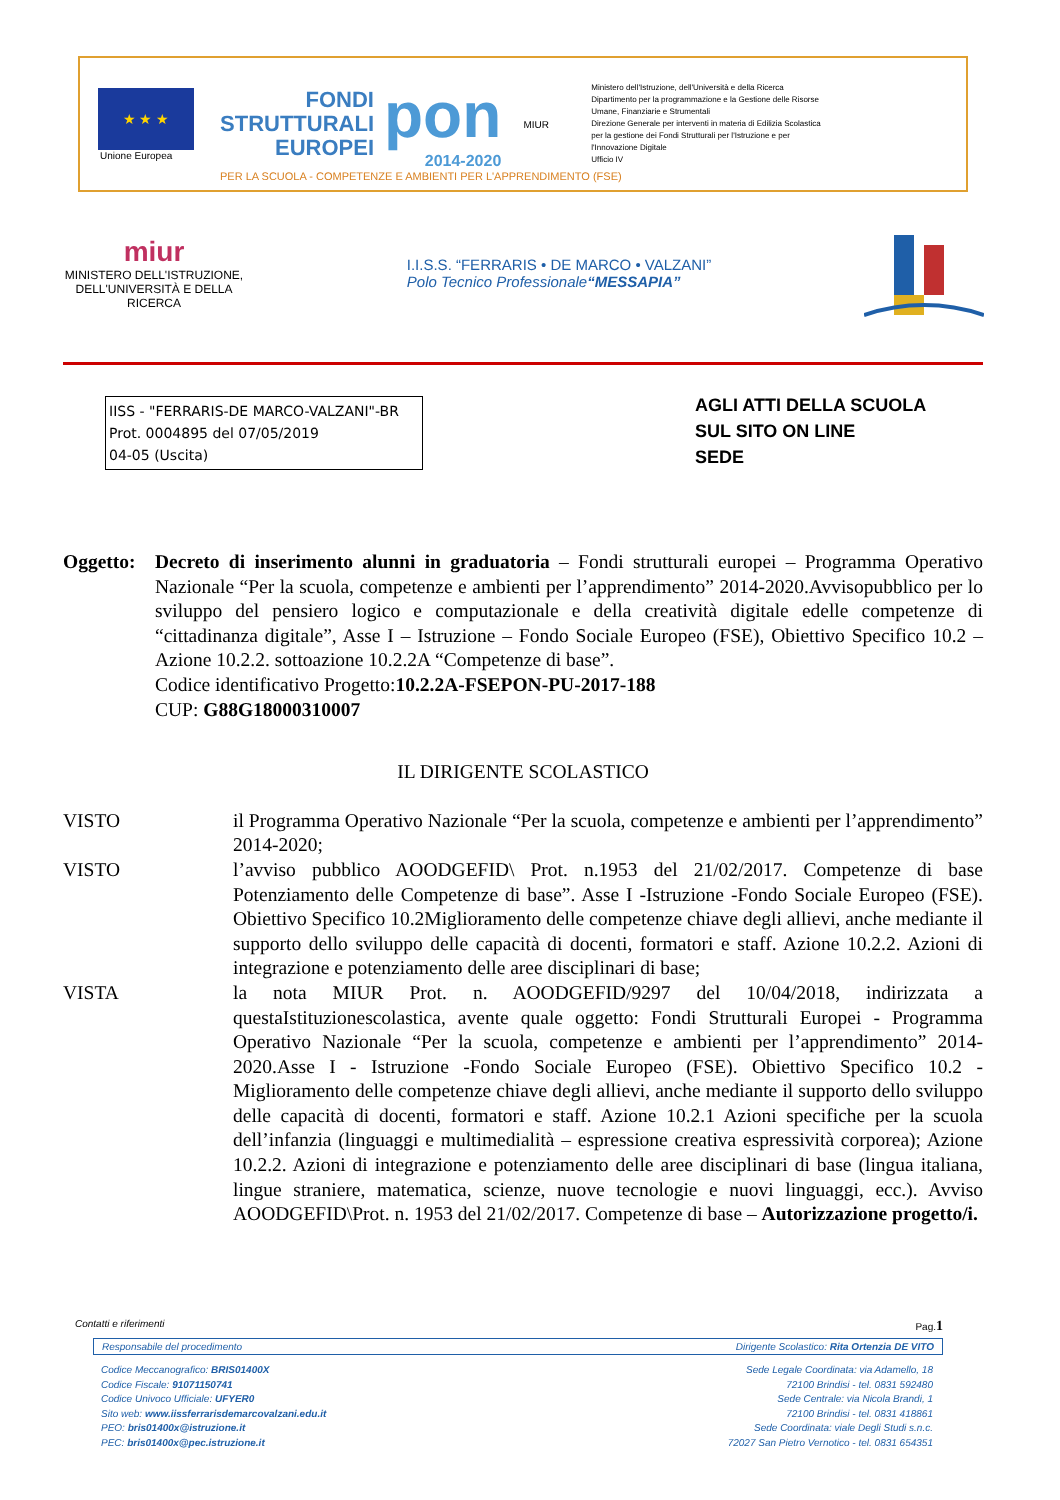★ ★ ★
Unione Europea
FONDI
STRUTTURALI
EUROPEI
pon
2014-2020
MIUR
Ministero dell'Istruzione, dell'Università e della Ricerca
Dipartimento per la programmazione e la Gestione delle Risorse Umane, Finanziarie e Strumentali
Direzione Generale per interventi in materia di Edilizia Scolastica per la gestione dei Fondi Strutturali per l'Istruzione e per l'Innovazione Digitale
Ufficio IV
PER LA SCUOLA - COMPETENZE E AMBIENTI PER L'APPRENDIMENTO (FSE)
miur
MINISTERO DELL'ISTRUZIONE,
DELL'UNIVERSITÀ E DELLA RICERCA
I.I.S.S. “FERRARIS • DE MARCO • VALZANI”
Polo Tecnico Professionale“MESSAPIA”
IISS - "FERRARIS-DE MARCO-VALZANI"-BR
Prot. 0004895 del 07/05/2019
04-05 (Uscita)
AGLI ATTI DELLA SCUOLA
SUL SITO ON LINE
SEDE
Oggetto:
Decreto di inserimento alunni in graduatoria – Fondi strutturali europei – Programma Operativo Nazionale “Per la scuola, competenze e ambienti per l’apprendimento” 2014-2020.Avvisopubblico per lo sviluppo del pensiero logico e computazionale e della creatività digitale edelle competenze di “cittadinanza digitale”, Asse I – Istruzione – Fondo Sociale Europeo (FSE), Obiettivo Specifico 10.2 – Azione 10.2.2. sottoazione 10.2.2A “Competenze di base”.
Codice identificativo Progetto:10.2.2A-FSEPON-PU-2017-188
CUP: G88G18000310007
IL DIRIGENTE SCOLASTICO
VISTO il Programma Operativo Nazionale “Per la scuola, competenze e ambienti per l’apprendimento” 2014-2020;
VISTO l’avviso pubblico AOODGEFID\ Prot. n.1953 del 21/02/2017. Competenze di base Potenziamento delle Competenze di base”. Asse I -Istruzione -Fondo Sociale Europeo (FSE). Obiettivo Specifico 10.2Miglioramento delle competenze chiave degli allievi, anche mediante il supporto dello sviluppo delle capacità di docenti, formatori e staff. Azione 10.2.2. Azioni di integrazione e potenziamento delle aree disciplinari di base;
VISTA la nota MIUR Prot. n. AOODGEFID/9297 del 10/04/2018, indirizzata a questaIstituzionescolastica, avente quale oggetto: Fondi Strutturali Europei - Programma Operativo Nazionale “Per la scuola, competenze e ambienti per l’apprendimento” 2014-2020.Asse I - Istruzione -Fondo Sociale Europeo (FSE). Obiettivo Specifico 10.2 - Miglioramento delle competenze chiave degli allievi, anche mediante il supporto dello sviluppo delle capacità di docenti, formatori e staff. Azione 10.2.1 Azioni specifiche per la scuola dell’infanzia (linguaggi e multimedialità – espressione creativa espressività corporea); Azione 10.2.2. Azioni di integrazione e potenziamento delle aree disciplinari di base (lingua italiana, lingue straniere, matematica, scienze, nuove tecnologie e nuovi linguaggi, ecc.). Avviso AOODGEFID\Prot. n. 1953 del 21/02/2017. Competenze di base – Autorizzazione progetto/i.
Contatti e riferimenti Pag.1
Responsabile del procedimento Dirigente Scolastico: Rita Ortenzia DE VITO
Codice Meccanografico: BRIS01400X
Codice Fiscale: 91071150741
Codice Univoco Ufficiale: UFYER0
Sito web: www.iissferrarisdemarcovalzani.edu.it
PEO: bris01400x@istruzione.it
PEC: bris01400x@pec.istruzione.it
Sede Legale Coordinata: via Adamello, 18
72100 Brindisi - tel. 0831 592480
Sede Centrale: via Nicola Brandi, 1
72100 Brindisi - tel. 0831 418861
Sede Coordinata: viale Degli Studi s.n.c.
72027 San Pietro Vernotico - tel. 0831 654351